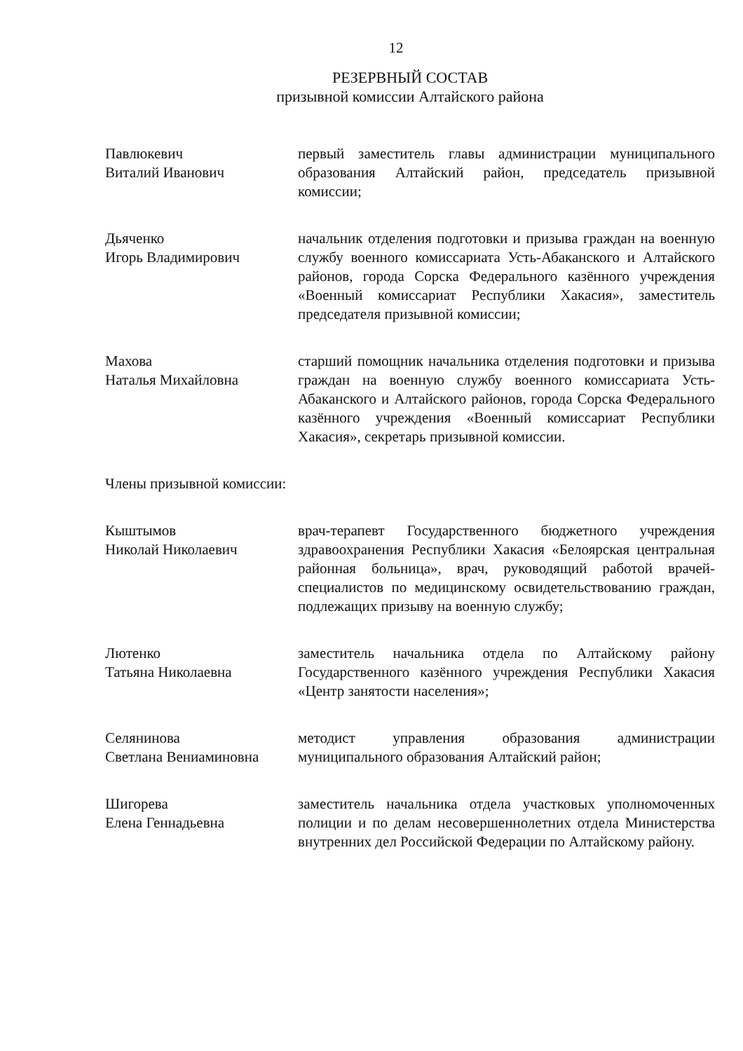12
РЕЗЕРВНЫЙ СОСТАВ
призывной комиссии Алтайского района
Павлюкевич
Виталий Иванович
первый заместитель главы администрации муниципального образования Алтайский район, председатель призывной комиссии;
Дьяченко
Игорь Владимирович
начальник отделения подготовки и призыва граждан на военную службу военного комиссариата Усть-Абаканского и Алтайского районов, города Сорска Федерального казённого учреждения «Военный комиссариат Республики Хакасия», заместитель председателя призывной комиссии;
Махова
Наталья Михайловна
старший помощник начальника отделения подготовки и призыва граждан на военную службу военного комиссариата Усть-Абаканского и Алтайского районов, города Сорска Федерального казённого учреждения «Военный комиссариат Республики Хакасия», секретарь призывной комиссии.
Члены призывной комиссии:
Кыштымов
Николай Николаевич
врач-терапевт Государственного бюджетного учреждения здравоохранения Республики Хакасия «Белоярская центральная районная больница», врач, руководящий работой врачей-специалистов по медицинскому освидетельствованию граждан, подлежащих призыву на военную службу;
Лютенко
Татьяна Николаевна
заместитель начальника отдела по Алтайскому району Государственного казённого учреждения Республики Хакасия «Центр занятости населения»;
Селянинова
Светлана Вениаминовна
методист управления образования администрации муниципального образования Алтайский район;
Шигорева
Елена Геннадьевна
заместитель начальника отдела участковых уполномоченных полиции и по делам несовершеннолетних отдела Министерства внутренних дел Российской Федерации по Алтайскому району.